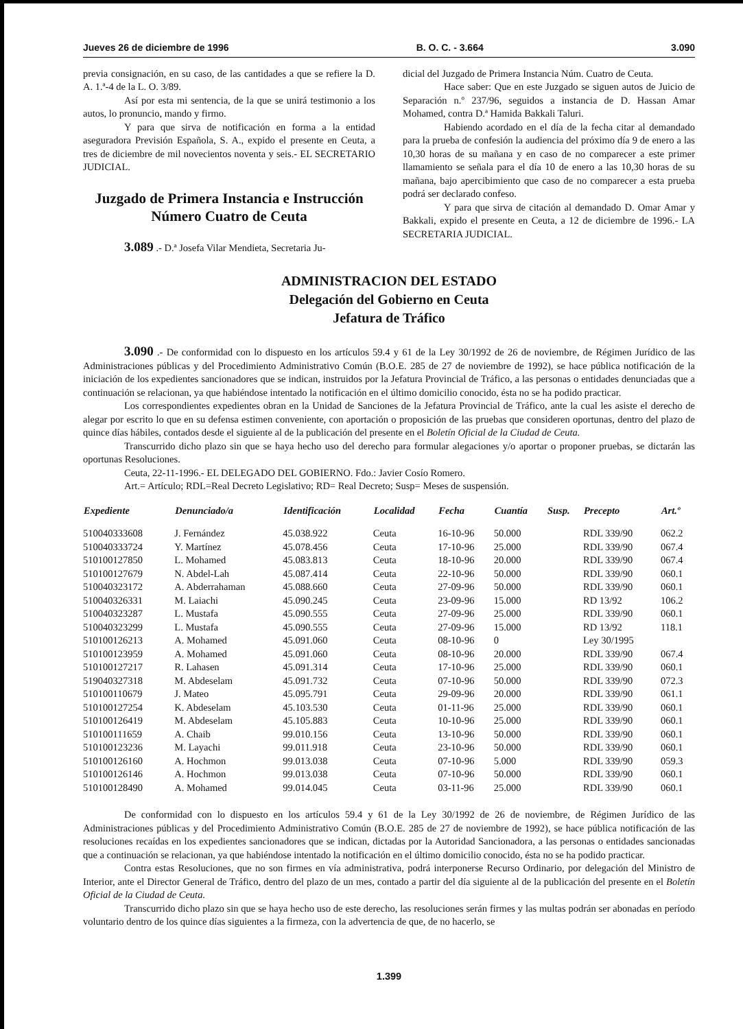Jueves 26 de diciembre de 1996 B. O. C. - 3.664 3.090
previa consignación, en su caso, de las cantidades a que se refiere la D. A. 1.ª-4 de la L. O. 3/89.
Así por esta mi sentencia, de la que se unirá testimonio a los autos, lo pronuncio, mando y firmo.
Y para que sirva de notificación en forma a la entidad aseguradora Previsión Española, S. A., expido el presente en Ceuta, a tres de diciembre de mil novecientos noventa y seis.- EL SECRETARIO JUDICIAL.
Juzgado de Primera Instancia e Instrucción Número Cuatro de Ceuta
3.089 .- D.ª Josefa Vilar Mendieta, Secretaria Ju-
dicial del Juzgado de Primera Instancia Núm. Cuatro de Ceuta.
Hace saber: Que en este Juzgado se siguen autos de Juicio de Separación n.º 237/96, seguidos a instancia de D. Hassan Amar Mohamed, contra D.ª Hamida Bakkali Taluri.
Habiendo acordado en el día de la fecha citar al demandado para la prueba de confesión la audiencia del próximo día 9 de enero a las 10,30 horas de su mañana y en caso de no comparecer a este primer llamamiento se señala para el día 10 de enero a las 10,30 horas de su mañana, bajo apercibimiento que caso de no comparecer a esta prueba podrá ser declarado confeso.
Y para que sirva de citación al demandado D. Omar Amar y Bakkali, expido el presente en Ceuta, a 12 de diciembre de 1996.- LA SECRETARIA JUDICIAL.
ADMINISTRACION DEL ESTADO
Delegación del Gobierno en Ceuta
Jefatura de Tráfico
3.090 .- De conformidad con lo dispuesto en los artículos 59.4 y 61 de la Ley 30/1992 de 26 de noviembre, de Régimen Jurídico de las Administraciones públicas y del Procedimiento Administrativo Común (B.O.E. 285 de 27 de noviembre de 1992), se hace pública notificación de la iniciación de los expedientes sancionadores que se indican, instruidos por la Jefatura Provincial de Tráfico, a las personas o entidades denunciadas que a continuación se relacionan, ya que habiéndose intentado la notificación en el último domicilio conocido, ésta no se ha podido practicar.
Los correspondientes expedientes obran en la Unidad de Sanciones de la Jefatura Provincial de Tráfico, ante la cual les asiste el derecho de alegar por escrito lo que en su defensa estimen conveniente, con aportación o proposición de las pruebas que consideren oportunas, dentro del plazo de quince días hábiles, contados desde el siguiente al de la publicación del presente en el Boletín Oficial de la Ciudad de Ceuta.
Transcurrido dicho plazo sin que se haya hecho uso del derecho para formular alegaciones y/o aportar o proponer pruebas, se dictarán las oportunas Resoluciones.
Ceuta, 22-11-1996.- EL DELEGADO DEL GOBIERNO. Fdo.: Javier Cosío Romero.
Art.= Artículo; RDL=Real Decreto Legislativo; RD= Real Decreto; Susp= Meses de suspensión.
| Expediente | Denunciado/a | Identificación | Localidad | Fecha | Cuantía | Susp. | Precepto | Art.º |
| --- | --- | --- | --- | --- | --- | --- | --- | --- |
| 510040333608 | J. Fernández | 45.038.922 | Ceuta | 16-10-96 | 50.000 | | RDL 339/90 | 062.2 |
| 510040333724 | Y. Martínez | 45.078.456 | Ceuta | 17-10-96 | 25.000 | | RDL 339/90 | 067.4 |
| 510100127850 | L. Mohamed | 45.083.813 | Ceuta | 18-10-96 | 20.000 | | RDL 339/90 | 067.4 |
| 510100127679 | N. Abdel-Lah | 45.087.414 | Ceuta | 22-10-96 | 50.000 | | RDL 339/90 | 060.1 |
| 510040323172 | A. Abderrahaman | 45.088.660 | Ceuta | 27-09-96 | 50.000 | | RDL 339/90 | 060.1 |
| 510040326331 | M. Laiachi | 45.090.245 | Ceuta | 23-09-96 | 15.000 | | RD 13/92 | 106.2 |
| 510040323287 | L. Mustafa | 45.090.555 | Ceuta | 27-09-96 | 25.000 | | RDL 339/90 | 060.1 |
| 510040323299 | L. Mustafa | 45.090.555 | Ceuta | 27-09-96 | 15.000 | | RD 13/92 | 118.1 |
| 510100126213 | A. Mohamed | 45.091.060 | Ceuta | 08-10-96 | 0 | | Ley 30/1995 | |
| 510100123959 | A. Mohamed | 45.091.060 | Ceuta | 08-10-96 | 20.000 | | RDL 339/90 | 067.4 |
| 510100127217 | R. Lahasen | 45.091.314 | Ceuta | 17-10-96 | 25.000 | | RDL 339/90 | 060.1 |
| 519040327318 | M. Abdeselam | 45.091.732 | Ceuta | 07-10-96 | 50.000 | | RDL 339/90 | 072.3 |
| 510100110679 | J. Mateo | 45.095.791 | Ceuta | 29-09-96 | 20.000 | | RDL 339/90 | 061.1 |
| 510100127254 | K. Abdeselam | 45.103.530 | Ceuta | 01-11-96 | 25.000 | | RDL 339/90 | 060.1 |
| 510100126419 | M. Abdeselam | 45.105.883 | Ceuta | 10-10-96 | 25.000 | | RDL 339/90 | 060.1 |
| 510100111659 | A. Chaib | 99.010.156 | Ceuta | 13-10-96 | 50.000 | | RDL 339/90 | 060.1 |
| 510100123236 | M. Layachi | 99.011.918 | Ceuta | 23-10-96 | 50.000 | | RDL 339/90 | 060.1 |
| 510100126160 | A. Hochmon | 99.013.038 | Ceuta | 07-10-96 | 5.000 | | RDL 339/90 | 059.3 |
| 510100126146 | A. Hochmon | 99.013.038 | Ceuta | 07-10-96 | 50.000 | | RDL 339/90 | 060.1 |
| 510100128490 | A. Mohamed | 99.014.045 | Ceuta | 03-11-96 | 25.000 | | RDL 339/90 | 060.1 |
De conformidad con lo dispuesto en los artículos 59.4 y 61 de la Ley 30/1992 de 26 de noviembre, de Régimen Jurídico de las Administraciones públicas y del Procedimiento Administrativo Común (B.O.E. 285 de 27 de noviembre de 1992), se hace pública notificación de las resoluciones recaídas en los expedientes sancionadores que se indican, dictadas por la Autoridad Sancionadora, a las personas o entidades sancionadas que a continuación se relacionan, ya que habiéndose intentado la notificación en el último domicilio conocido, ésta no se ha podido practicar.
Contra estas Resoluciones, que no son firmes en vía administrativa, podrá interponerse Recurso Ordinario, por delegación del Ministro de Interior, ante el Director General de Tráfico, dentro del plazo de un mes, contado a partir del día siguiente al de la publicación del presente en el Boletín Oficial de la Ciudad de Ceuta.
Transcurrido dicho plazo sin que se haya hecho uso de este derecho, las resoluciones serán firmes y las multas podrán ser abonadas en período voluntario dentro de los quince días siguientes a la firmeza, con la advertencia de que, de no hacerlo, se
1.399